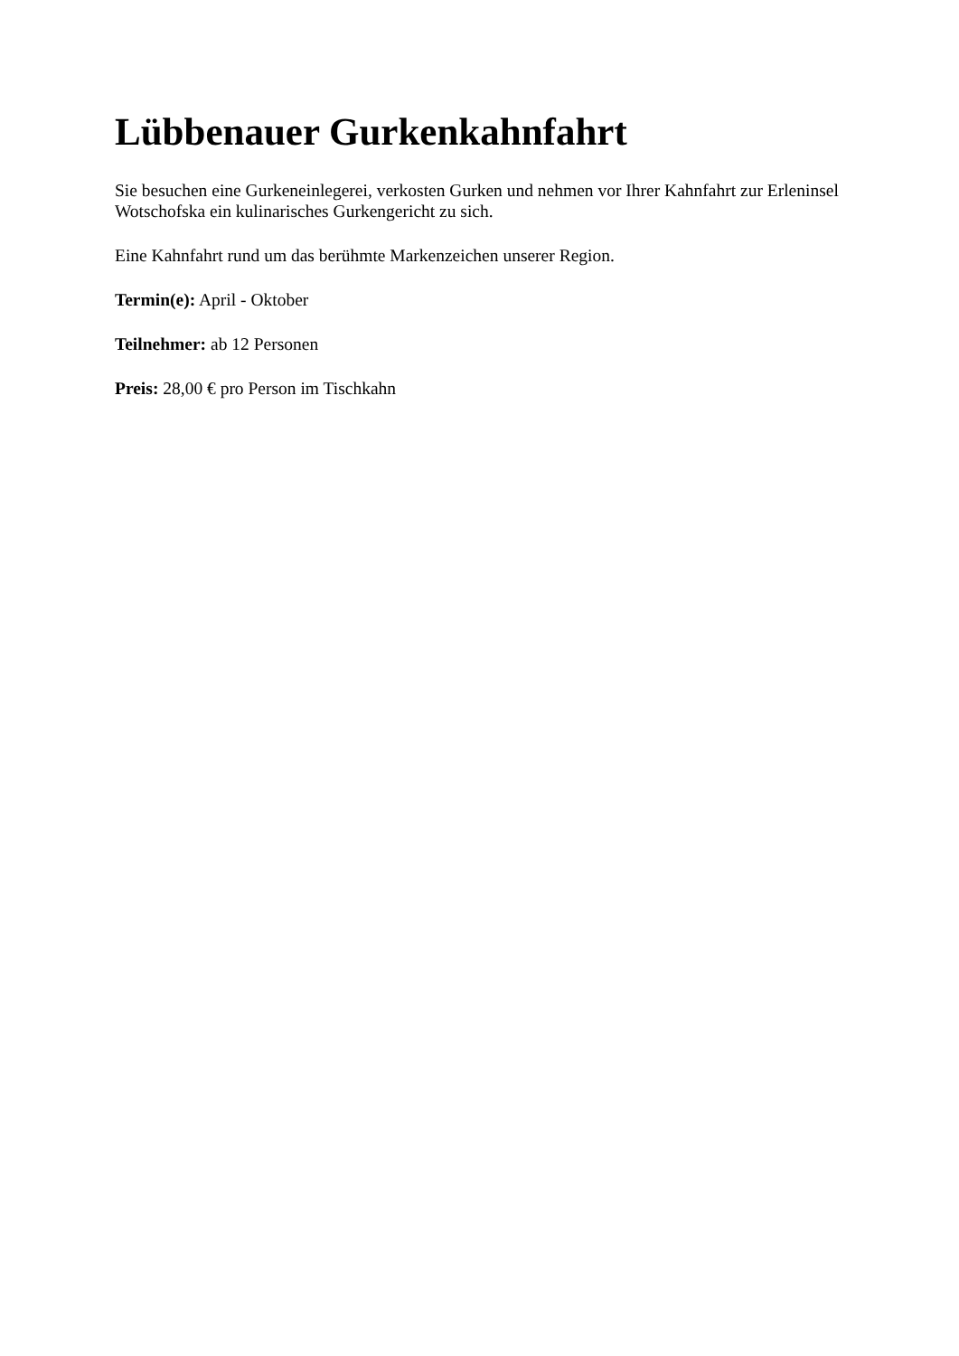Lübbenauer Gurkenkahnfahrt
Sie besuchen eine Gurkeneinlegerei, verkosten Gurken und nehmen vor Ihrer Kahnfahrt zur Erleninsel Wotschofska ein kulinarisches Gurkengericht zu sich.
Eine Kahnfahrt rund um das berühmte Markenzeichen unserer Region.
Termin(e): April - Oktober
Teilnehmer: ab 12 Personen
Preis: 28,00 € pro Person im Tischkahn